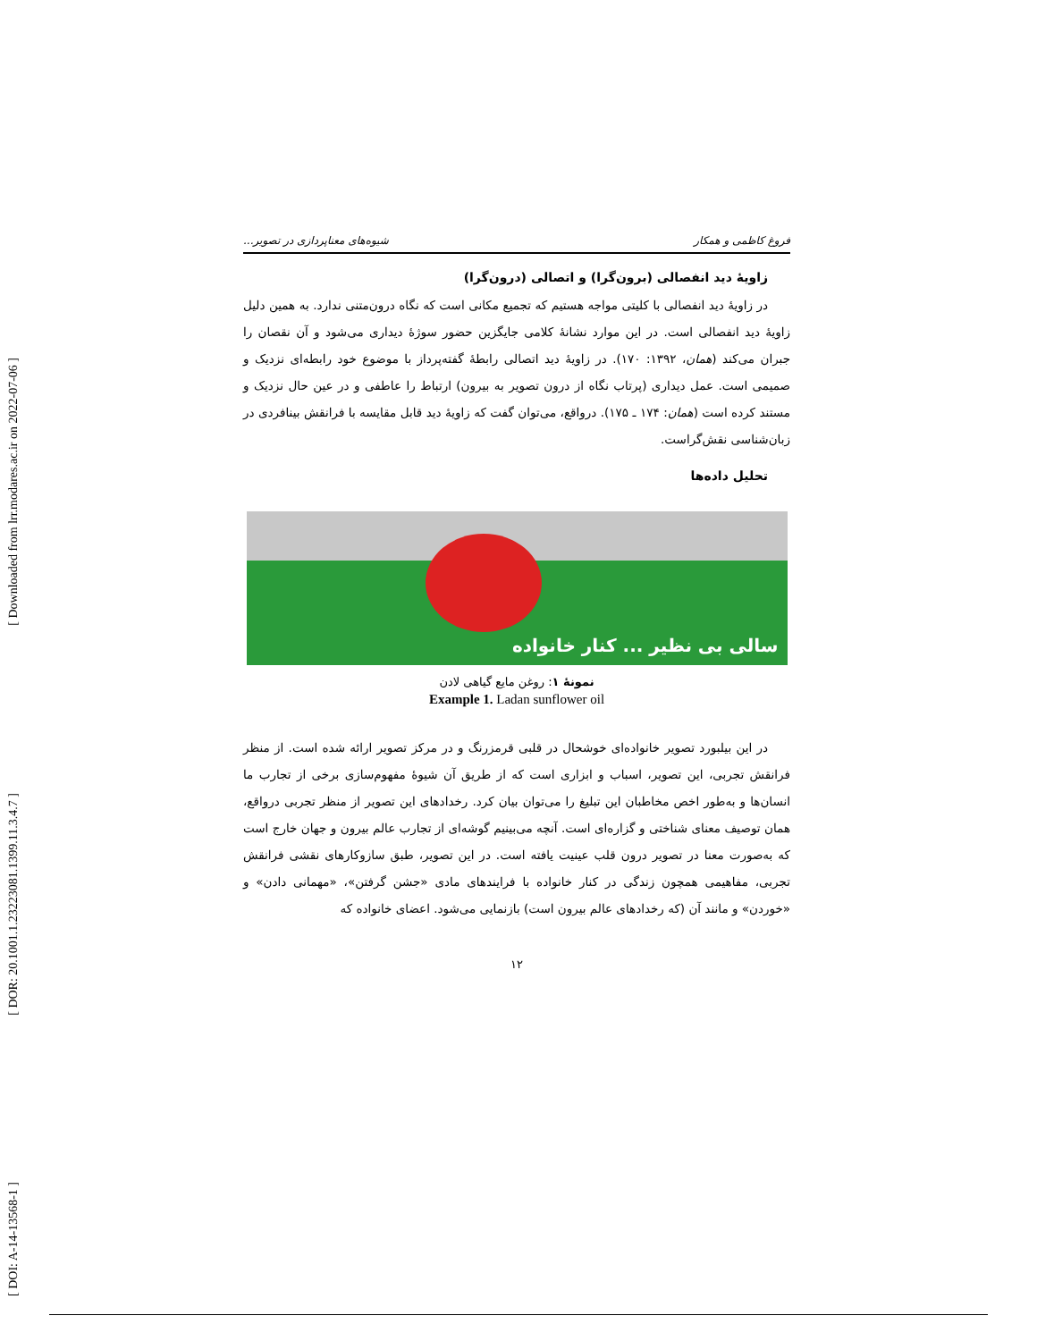[ Downloaded from lrr.modares.ac.ir on 2022-07-06 ]
[ DOR: 20.1001.1.23223081.1399.11.3.4.7 ]
[ DOI: A-14-13568-1 ]
فروغ کاظمی و همکار شیوه‌های معناپردازی در تصویر...
زاویهٔ دید انفصالی (برون‌گرا) و اتصالی (درون‌گرا)
در زاویهٔ دید انفصالی با کلیتی مواجه هستیم که تجمیع مکانی است که نگاه درون‌متنی ندارد. به همین دلیل زاویهٔ دید انفصالی است. در این موارد نشانهٔ کلامی جایگزین حضور سوژهٔ دیداری می‌شود و آن نقصان را جبران می‌کند (همان، ۱۳۹۲: ۱۷۰). در زاویهٔ دید اتصالی رابطهٔ گفته‌پرداز با موضوع خود رابطه‌ای نزدیک و صمیمی است. عمل دیداری (پرتاب نگاه از درون تصویر به بیرون) ارتباط را عاطفی و در عین حال نزدیک و مستند کرده است (همان: ۱۷۴ ـ ۱۷۵). درواقع، می‌توان گفت که زاویهٔ دید قابل مقایسه با فرانقش بینافردی در زبان‌شناسی نقش‌گراست.
تحلیل داده‌ها
سالی بی نظیر ... کنار خانواده
نمونهٔ ۱: روغن مایع گیاهی لادن
Example 1. Ladan sunflower oil
در این بیلبورد تصویر خانواده‌ای خوشحال در قلبی قرمزرنگ و در مرکز تصویر ارائه شده است. از منظر فرانقش تجربی، این تصویر، اسباب و ابزاری است که از طریق آن شیوهٔ مفهوم‌سازی برخی از تجارب ما انسان‌ها و به‌طور اخص مخاطبان این تبلیغ را می‌توان بیان کرد. رخدادهای این تصویر از منظر تجربی درواقع، همان توصیف معنای شناختی و گزاره‌ای است. آنچه می‌بینیم گوشه‌ای از تجارب عالم بیرون و جهان خارج است که به‌صورت معنا در تصویر درون قلب عینیت یافته است. در این تصویر، طبق سازوکارهای نقشی فرانقش تجربی، مفاهیمی همچون زندگی در کنار خانواده با فرایندهای مادی «جشن گرفتن»، «مهمانی دادن» و «خوردن» و مانند آن (که رخدادهای عالم بیرون است) بازنمایی می‌شود. اعضای خانواده که
۱۲